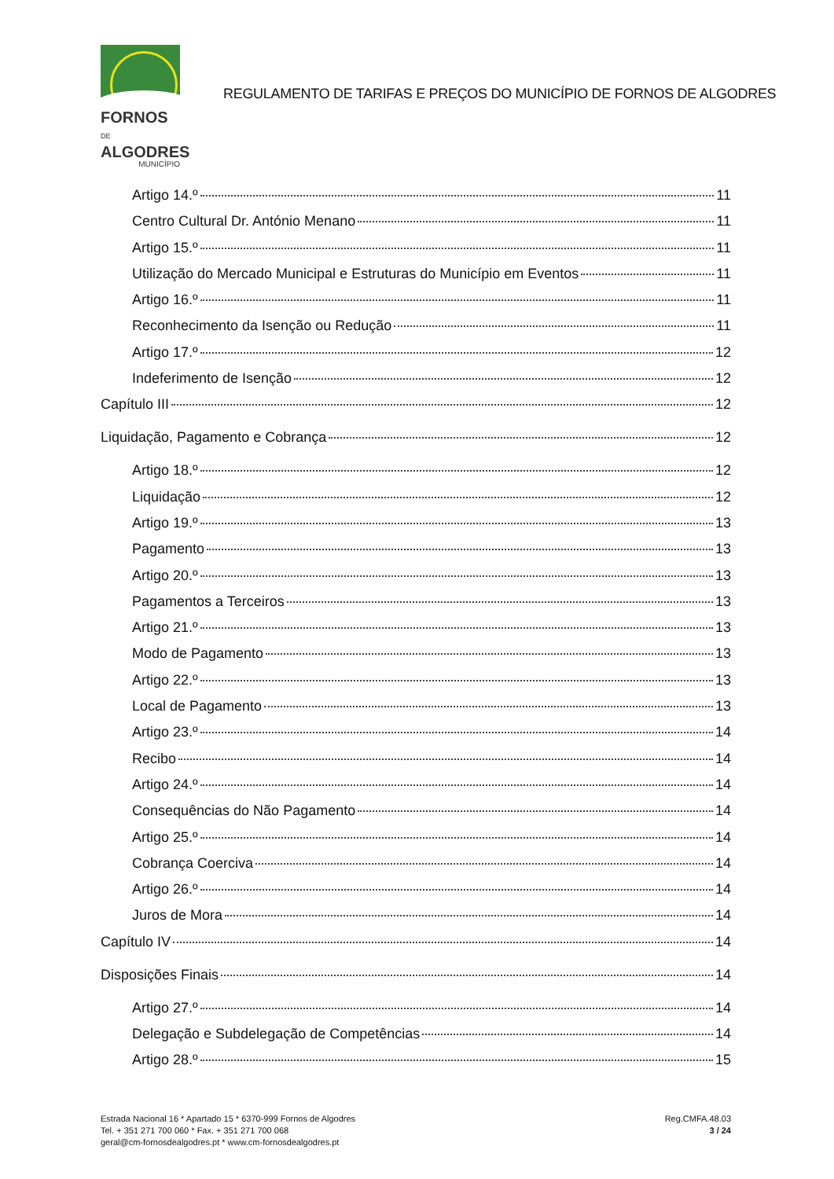FORNOS DE
ALGODRES
MUNICÍPIO
REGULAMENTO DE TARIFAS E PREÇOS DO MUNICÍPIO DE FORNOS DE ALGODRES
Artigo 14.º 11
Centro Cultural Dr. António Menano 11
Artigo 15.º 11
Utilização do Mercado Municipal e Estruturas do Município em Eventos 11
Artigo 16.º 11
Reconhecimento da Isenção ou Redução 11
Artigo 17.º 12
Indeferimento de Isenção 12
Capítulo III 12
Liquidação, Pagamento e Cobrança 12
Artigo 18.º 12
Liquidação 12
Artigo 19.º 13
Pagamento 13
Artigo 20.º 13
Pagamentos a Terceiros 13
Artigo 21.º 13
Modo de Pagamento 13
Artigo 22.º 13
Local de Pagamento 13
Artigo 23.º 14
Recibo 14
Artigo 24.º 14
Consequências do Não Pagamento 14
Artigo 25.º 14
Cobrança Coerciva 14
Artigo 26.º 14
Juros de Mora 14
Capítulo IV 14
Disposições Finais 14
Artigo 27.º 14
Delegação e Subdelegação de Competências 14
Artigo 28.º 15
Estrada Nacional 16 * Apartado 15 * 6370-999 Fornos de Algodres
Tel. + 351 271 700 060 * Fax. + 351 271 700 068
geral@cm-fornosdealgodres.pt * www.cm-fornosdealgodres.pt
Reg.CMFA.48.03
3 / 24